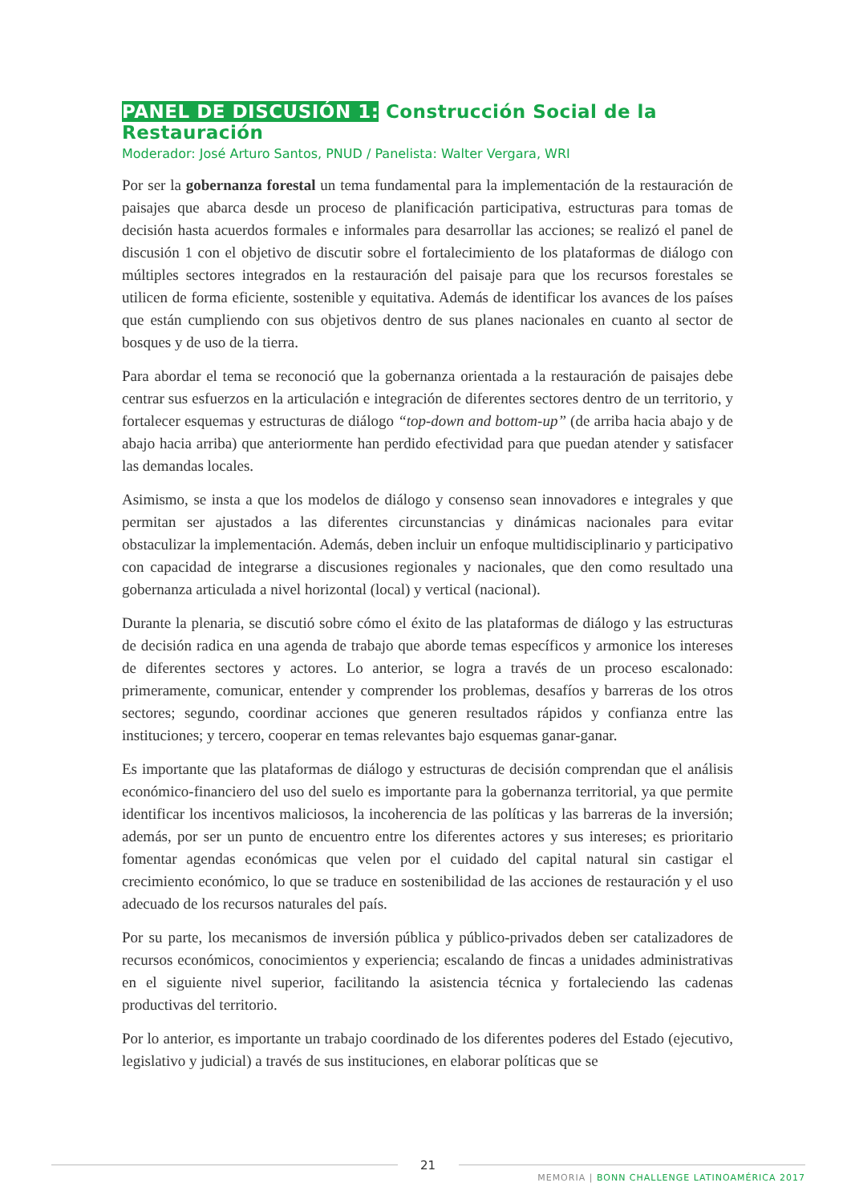PANEL DE DISCUSIÓN 1: Construcción Social de la Restauración
Moderador: José Arturo Santos, PNUD / Panelista: Walter Vergara, WRI
Por ser la gobernanza forestal un tema fundamental para la implementación de la restauración de paisajes que abarca desde un proceso de planificación participativa, estructuras para tomas de decisión hasta acuerdos formales e informales para desarrollar las acciones; se realizó el panel de discusión 1 con el objetivo de discutir sobre el fortalecimiento de los plataformas de diálogo con múltiples sectores integrados en la restauración del paisaje para que los recursos forestales se utilicen de forma eficiente, sostenible y equitativa. Además de identificar los avances de los países que están cumpliendo con sus objetivos dentro de sus planes nacionales en cuanto al sector de bosques y de uso de la tierra.
Para abordar el tema se reconoció que la gobernanza orientada a la restauración de paisajes debe centrar sus esfuerzos en la articulación e integración de diferentes sectores dentro de un territorio, y fortalecer esquemas y estructuras de diálogo “top-down and bottom-up” (de arriba hacia abajo y de abajo hacia arriba) que anteriormente han perdido efectividad para que puedan atender y satisfacer las demandas locales.
Asimismo, se insta a que los modelos de diálogo y consenso sean innovadores e integrales y que permitan ser ajustados a las diferentes circunstancias y dinámicas nacionales para evitar obstaculizar la implementación. Además, deben incluir un enfoque multidisciplinario y participativo con capacidad de integrarse a discusiones regionales y nacionales, que den como resultado una gobernanza articulada a nivel horizontal (local) y vertical (nacional).
Durante la plenaria, se discutió sobre cómo el éxito de las plataformas de diálogo y las estructuras de decisión radica en una agenda de trabajo que aborde temas específicos y armonice los intereses de diferentes sectores y actores. Lo anterior, se logra a través de un proceso escalonado: primeramente, comunicar, entender y comprender los problemas, desafíos y barreras de los otros sectores; segundo, coordinar acciones que generen resultados rápidos y confianza entre las instituciones; y tercero, cooperar en temas relevantes bajo esquemas ganar-ganar.
Es importante que las plataformas de diálogo y estructuras de decisión comprendan que el análisis económico-financiero del uso del suelo es importante para la gobernanza territorial, ya que permite identificar los incentivos maliciosos, la incoherencia de las políticas y las barreras de la inversión; además, por ser un punto de encuentro entre los diferentes actores y sus intereses; es prioritario fomentar agendas económicas que velen por el cuidado del capital natural sin castigar el crecimiento económico, lo que se traduce en sostenibilidad de las acciones de restauración y el uso adecuado de los recursos naturales del país.
Por su parte, los mecanismos de inversión pública y público-privados deben ser catalizadores de recursos económicos, conocimientos y experiencia; escalando de fincas a unidades administrativas en el siguiente nivel superior, facilitando la asistencia técnica y fortaleciendo las cadenas productivas del territorio.
Por lo anterior, es importante un trabajo coordinado de los diferentes poderes del Estado (ejecutivo, legislativo y judicial) a través de sus instituciones, en elaborar políticas que se
21
MEMORIA | BONN CHALLENGE LATINOAMÉRICA 2017